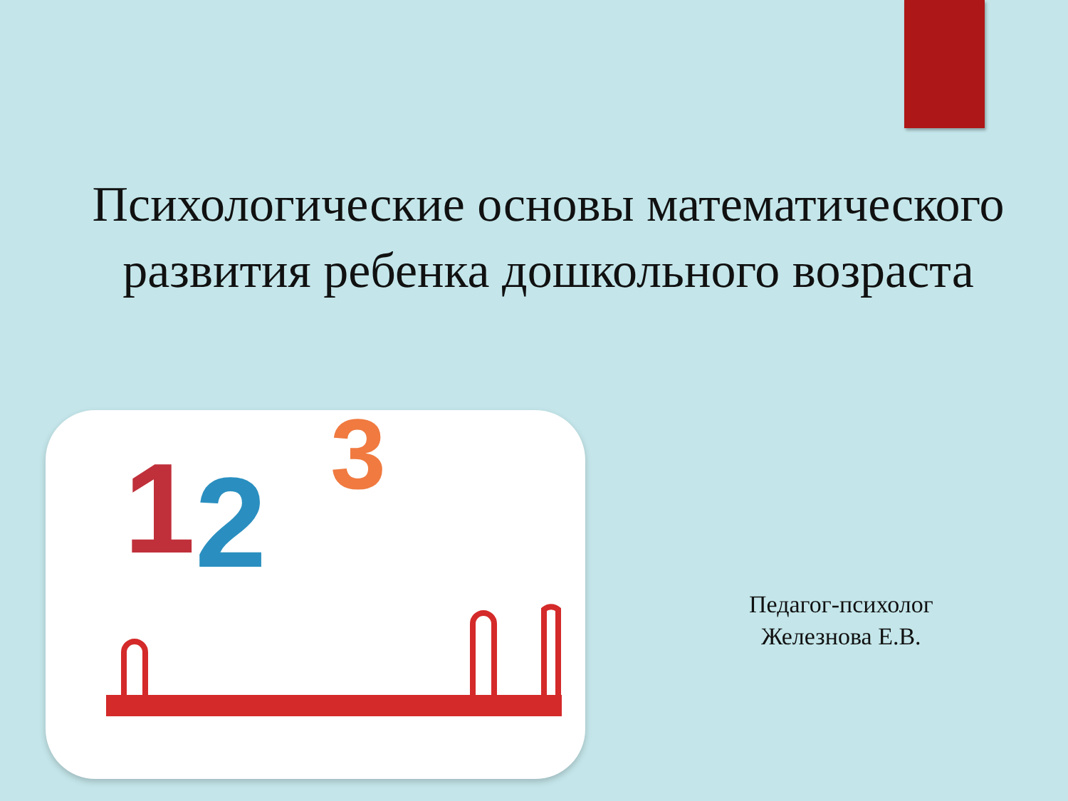Психологические основы математического
развития ребенка дошкольного возраста
1
2
3
Педагог-психолог
Железнова Е.В.